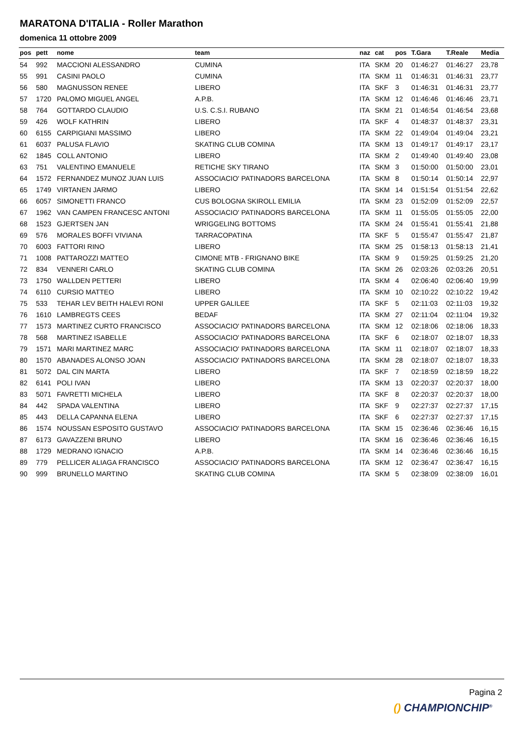MARATONA D'ITALIA - Roller Marathon
domenica 11 ottobre 2009
| pos | pett | nome | team | naz | cat | pos | T.Gara | T.Reale | Media |
| --- | --- | --- | --- | --- | --- | --- | --- | --- | --- |
| 54 | 992 | MACCIONI ALESSANDRO | CUMINA | ITA | SKM | 20 | 01:46:27 | 01:46:27 | 23,78 |
| 55 | 991 | CASINI PAOLO | CUMINA | ITA | SKM | 11 | 01:46:31 | 01:46:31 | 23,77 |
| 56 | 580 | MAGNUSSON RENEE | LIBERO | ITA | SKF | 3 | 01:46:31 | 01:46:31 | 23,77 |
| 57 | 1720 | PALOMO MIGUEL ANGEL | A.P.B. | ITA | SKM | 12 | 01:46:46 | 01:46:46 | 23,71 |
| 58 | 764 | GOTTARDO CLAUDIO | U.S. C.S.I. RUBANO | ITA | SKM | 21 | 01:46:54 | 01:46:54 | 23,68 |
| 59 | 426 | WOLF KATHRIN | LIBERO | ITA | SKF | 4 | 01:48:37 | 01:48:37 | 23,31 |
| 60 | 6155 | CARPIGIANI MASSIMO | LIBERO | ITA | SKM | 22 | 01:49:04 | 01:49:04 | 23,21 |
| 61 | 6037 | PALUSA FLAVIO | SKATING CLUB COMINA | ITA | SKM | 13 | 01:49:17 | 01:49:17 | 23,17 |
| 62 | 1845 | COLL ANTONIO | LIBERO | ITA | SKM | 2 | 01:49:40 | 01:49:40 | 23,08 |
| 63 | 751 | VALENTINO EMANUELE | RETICHE SKY TIRANO | ITA | SKM | 3 | 01:50:00 | 01:50:00 | 23,01 |
| 64 | 1572 | FERNANDEZ MUNOZ JUAN LUIS | ASSOCIACIO' PATINADORS BARCELONA | ITA | SKM | 8 | 01:50:14 | 01:50:14 | 22,97 |
| 65 | 1749 | VIRTANEN JARMO | LIBERO | ITA | SKM | 14 | 01:51:54 | 01:51:54 | 22,62 |
| 66 | 6057 | SIMONETTI FRANCO | CUS BOLOGNA SKIROLL EMILIA | ITA | SKM | 23 | 01:52:09 | 01:52:09 | 22,57 |
| 67 | 1962 | VAN CAMPEN FRANCESC ANTONI | ASSOCIACIO' PATINADORS BARCELONA | ITA | SKM | 11 | 01:55:05 | 01:55:05 | 22,00 |
| 68 | 1523 | GJERTSEN JAN | WRIGGELING BOTTOMS | ITA | SKM | 24 | 01:55:41 | 01:55:41 | 21,88 |
| 69 | 576 | MORALES BOFFI VIVIANA | TARRACOPATINA | ITA | SKF | 5 | 01:55:47 | 01:55:47 | 21,87 |
| 70 | 6003 | FATTORI RINO | LIBERO | ITA | SKM | 25 | 01:58:13 | 01:58:13 | 21,41 |
| 71 | 1008 | PATTAROZZI MATTEO | CIMONE MTB - FRIGNANO BIKE | ITA | SKM | 9 | 01:59:25 | 01:59:25 | 21,20 |
| 72 | 834 | VENNERI CARLO | SKATING CLUB COMINA | ITA | SKM | 26 | 02:03:26 | 02:03:26 | 20,51 |
| 73 | 1750 | WALLDEN PETTERI | LIBERO | ITA | SKM | 4 | 02:06:40 | 02:06:40 | 19,99 |
| 74 | 6110 | CURSIO MATTEO | LIBERO | ITA | SKM | 10 | 02:10:22 | 02:10:22 | 19,42 |
| 75 | 533 | TEHAR LEV BEITH HALEVI RONI | UPPER GALILEE | ITA | SKF | 5 | 02:11:03 | 02:11:03 | 19,32 |
| 76 | 1610 | LAMBREGTS CEES | BEDAF | ITA | SKM | 27 | 02:11:04 | 02:11:04 | 19,32 |
| 77 | 1573 | MARTINEZ CURTO FRANCISCO | ASSOCIACIO' PATINADORS BARCELONA | ITA | SKM | 12 | 02:18:06 | 02:18:06 | 18,33 |
| 78 | 568 | MARTINEZ ISABELLE | ASSOCIACIO' PATINADORS BARCELONA | ITA | SKF | 6 | 02:18:07 | 02:18:07 | 18,33 |
| 79 | 1571 | MARI MARTINEZ MARC | ASSOCIACIO' PATINADORS BARCELONA | ITA | SKM | 11 | 02:18:07 | 02:18:07 | 18,33 |
| 80 | 1570 | ABANADES ALONSO JOAN | ASSOCIACIO' PATINADORS BARCELONA | ITA | SKM | 28 | 02:18:07 | 02:18:07 | 18,33 |
| 81 | 5072 | DAL CIN MARTA | LIBERO | ITA | SKF | 7 | 02:18:59 | 02:18:59 | 18,22 |
| 82 | 6141 | POLI IVAN | LIBERO | ITA | SKM | 13 | 02:20:37 | 02:20:37 | 18,00 |
| 83 | 5071 | FAVRETTI MICHELA | LIBERO | ITA | SKF | 8 | 02:20:37 | 02:20:37 | 18,00 |
| 84 | 442 | SPADA VALENTINA | LIBERO | ITA | SKF | 9 | 02:27:37 | 02:27:37 | 17,15 |
| 85 | 443 | DELLA CAPANNA ELENA | LIBERO | ITA | SKF | 6 | 02:27:37 | 02:27:37 | 17,15 |
| 86 | 1574 | NOUSSAN ESPOSITO GUSTAVO | ASSOCIACIO' PATINADORS BARCELONA | ITA | SKM | 15 | 02:36:46 | 02:36:46 | 16,15 |
| 87 | 6173 | GAVAZZENI BRUNO | LIBERO | ITA | SKM | 16 | 02:36:46 | 02:36:46 | 16,15 |
| 88 | 1729 | MEDRANO IGNACIO | A.P.B. | ITA | SKM | 14 | 02:36:46 | 02:36:46 | 16,15 |
| 89 | 779 | PELLICER ALIAGA FRANCISCO | ASSOCIACIO' PATINADORS BARCELONA | ITA | SKM | 12 | 02:36:47 | 02:36:47 | 16,15 |
| 90 | 999 | BRUNELLO MARTINO | SKATING CLUB COMINA | ITA | SKM | 5 | 02:38:09 | 02:38:09 | 16,01 |
Pagina 2
() CHAMPIONCHIP<sup>®</sup>